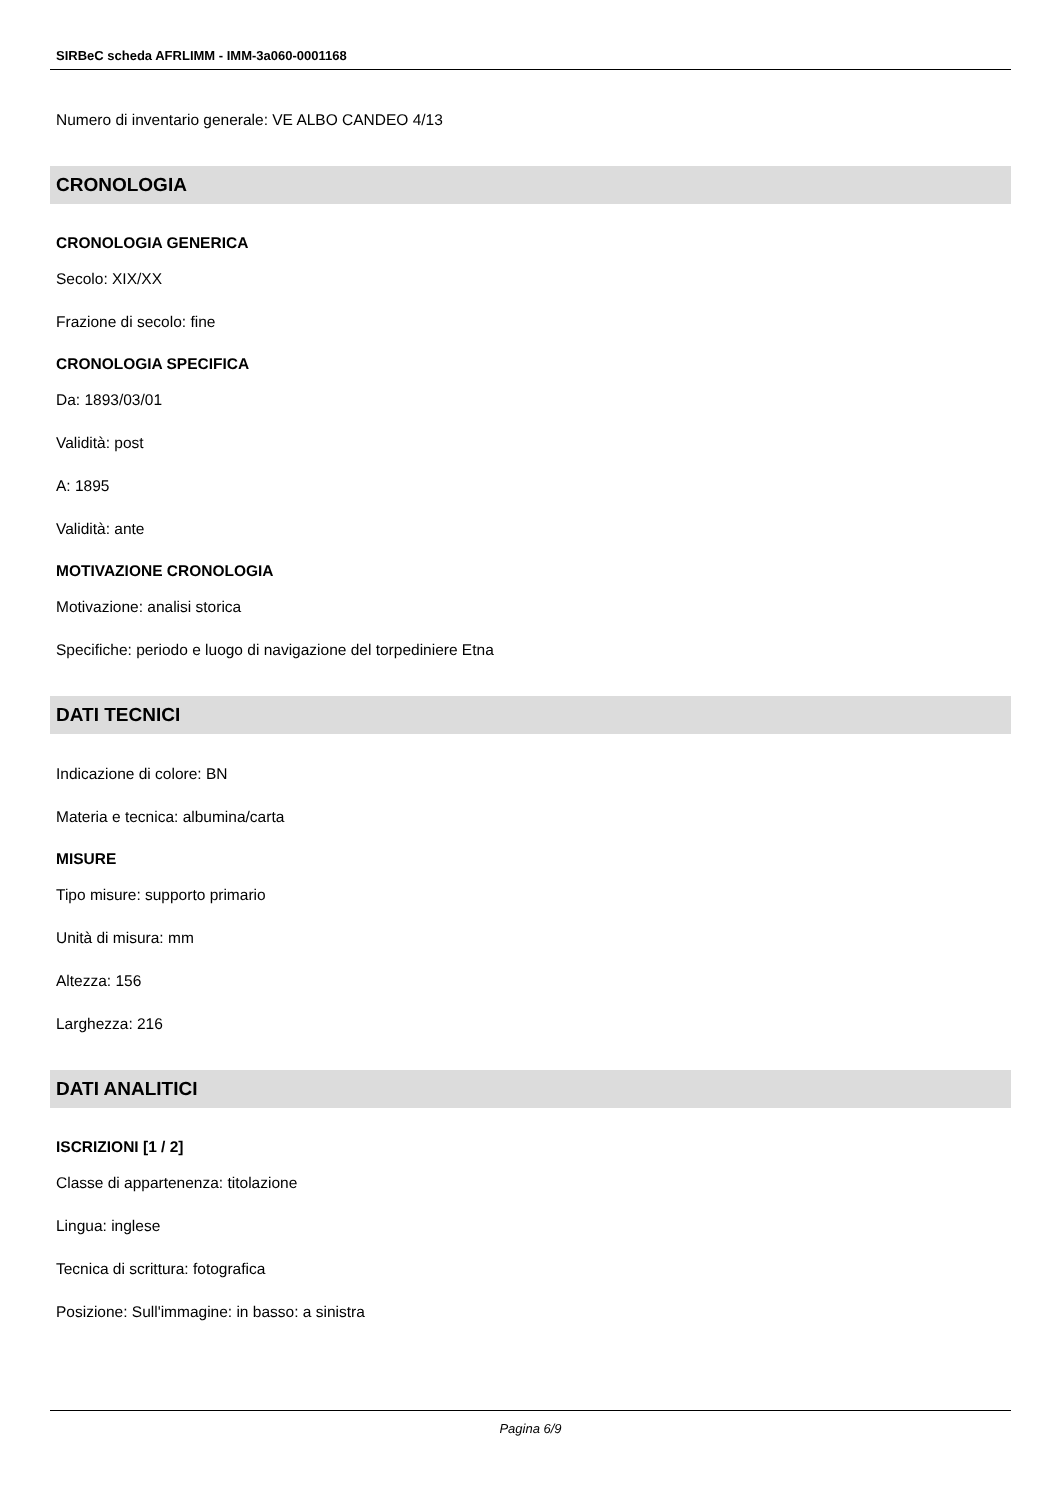SIRBeC scheda AFRLIMM - IMM-3a060-0001168
Numero di inventario generale: VE ALBO CANDEO 4/13
CRONOLOGIA
CRONOLOGIA GENERICA
Secolo: XIX/XX
Frazione di secolo: fine
CRONOLOGIA SPECIFICA
Da: 1893/03/01
Validità: post
A: 1895
Validità: ante
MOTIVAZIONE CRONOLOGIA
Motivazione: analisi storica
Specifiche: periodo e luogo di navigazione del torpediniere Etna
DATI TECNICI
Indicazione di colore: BN
Materia e tecnica: albumina/carta
MISURE
Tipo misure: supporto primario
Unità di misura: mm
Altezza: 156
Larghezza: 216
DATI ANALITICI
ISCRIZIONI [1 / 2]
Classe di appartenenza: titolazione
Lingua: inglese
Tecnica di scrittura: fotografica
Posizione: Sull'immagine: in basso: a sinistra
Pagina 6/9